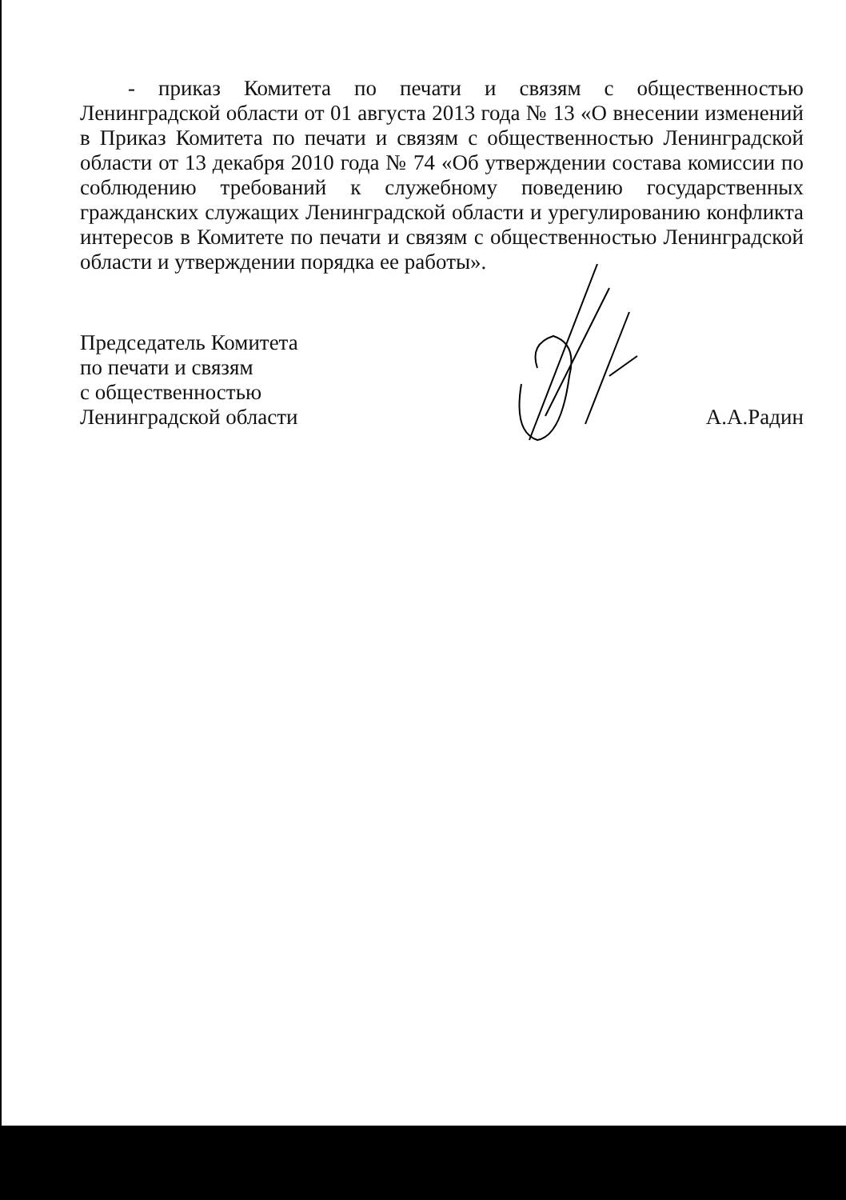- приказ Комитета по печати и связям с общественностью Ленинградской области от 01 августа 2013 года № 13 «О внесении изменений в Приказ Комитета по печати и связям с общественностью Ленинградской области от 13 декабря 2010 года № 74 «Об утверждении состава комиссии по соблюдению требований к служебному поведению государственных гражданских служащих Ленинградской области и урегулированию конфликта интересов в Комитете по печати и связям с общественностью Ленинградской области и утверждении порядка ее работы».
Председатель Комитета
по печати и связям
с общественностью
Ленинградской области
А.А.Радин